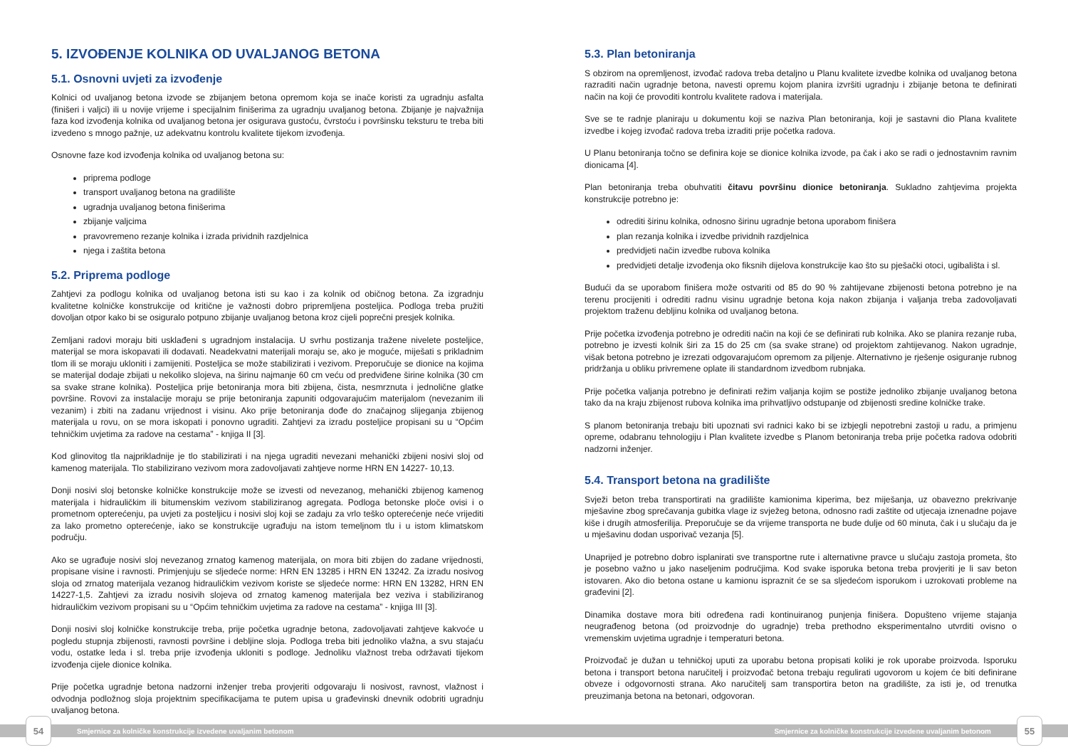5. IZVOĐENJE KOLNIKA OD UVALJANOG BETONA
5.1. Osnovni uvjeti za izvođenje
Kolnici od uvaljanog betona izvode se zbijanjem betona opremom koja se inače koristi za ugradnju asfalta (finišeri i valjci) ili u novije vrijeme i specijalnim finišerima za ugradnju uvaljanog betona. Zbijanje je najvažnija faza kod izvođenja kolnika od uvaljanog betona jer osigurava gustoću, čvrstoću i površinsku teksturu te treba biti izvedeno s mnogo pažnje, uz adekvatnu kontrolu kvalitete tijekom izvođenja.
Osnovne faze kod izvođenja kolnika od uvaljanog betona su:
priprema podloge
transport uvaljanog betona na gradilište
ugradnja uvaljanog betona finišerima
zbijanje valjcima
pravovremeno rezanje kolnika i izrada prividnih razdjelnica
njega i zaštita betona
5.2. Priprema podloge
Zahtjevi za podlogu kolnika od uvaljanog betona isti su kao i za kolnik od običnog betona. Za izgradnju kvalitetne kolničke konstrukcije od kritične je važnosti dobro pripremljena posteljica. Podloga treba pružiti dovoljan otpor kako bi se osiguralo potpuno zbijanje uvaljanog betona kroz cijeli poprečni presjek kolnika.
Zemljani radovi moraju biti usklađeni s ugradnjom instalacija. U svrhu postizanja tražene nivelete posteljice, materijal se mora iskopavati ili dodavati. Neadekvatni materijali moraju se, ako je moguće, miješati s prikladnim tlom ili se moraju ukloniti i zamijeniti. Posteljica se može stabilizirati i vezivom. Preporučuje se dionice na kojima se materijal dodaje zbijati u nekoliko slojeva, na širinu najmanje 60 cm veću od predviđene širine kolnika (30 cm sa svake strane kolnika). Posteljica prije betoniranja mora biti zbijena, čista, nesmrznuta i jednolične glatke površine. Rovovi za instalacije moraju se prije betoniranja zapuniti odgovarajućim materijalom (nevezanim ili vezanim) i zbiti na zadanu vrijednost i visinu. Ako prije betoniranja dođe do značajnog slijeganja zbijenog materijala u rovu, on se mora iskopati i ponovno ugraditi. Zahtjevi za izradu posteljice propisani su u “Općim tehničkim uvjetima za radove na cestama” - knjiga II [3].
Kod glinovitog tla najprikladnije je tlo stabilizirati i na njega ugraditi nevezani mehanički zbijeni nosivi sloj od kamenog materijala. Tlo stabilizirano vezivom mora zadovoljavati zahtjeve norme HRN EN 14227- 10,13.
Donji nosivi sloj betonske kolničke konstrukcije može se izvesti od nevezanog, mehanički zbijenog kamenog materijala i hidrauličkim ili bitumenskim vezivom stabiliziranog agregata. Podloga betonske ploče ovisi i o prometnom opterećenju, pa uvjeti za posteljicu i nosivi sloj koji se zadaju za vrlo teško opterećenje neće vrijediti za lako prometno opterećenje, iako se konstrukcije ugrađuju na istom temeljnom tlu i u istom klimatskom području.
Ako se ugrađuje nosivi sloj nevezanog zrnatog kamenog materijala, on mora biti zbijen do zadane vrijednosti, propisane visine i ravnosti. Primjenjuju se sljedeće norme: HRN EN 13285 i HRN EN 13242. Za izradu nosivog sloja od zrnatog materijala vezanog hidrauličkim vezivom koriste se sljedeće norme: HRN EN 13282, HRN EN 14227-1,5. Zahtjevi za izradu nosivih slojeva od zrnatog kamenog materijala bez veziva i stabiliziranog hidrauličkim vezivom propisani su u “Općim tehničkim uvjetima za radove na cestama” - knjiga III [3].
Donji nosivi sloj kolničke konstrukcije treba, prije početka ugradnje betona, zadovoljavati zahtjeve kakvoće u pogledu stupnja zbijenosti, ravnosti površine i debljine sloja. Podloga treba biti jednoliko vlažna, a svu stajaću vodu, ostatke leda i sl. treba prije izvođenja ukloniti s podloge. Jednoliku vlažnost treba održavati tijekom izvođenja cijele dionice kolnika.
Prije početka ugradnje betona nadzorni inženjer treba provjeriti odgovaraju li nosivost, ravnost, vlažnost i odvodnja podložnog sloja projektnim specifikacijama te putem upisa u građevinski dnevnik odobriti ugradnju uvaljanog betona.
5.3. Plan betoniranja
S obzirom na opremljenost, izvođač radova treba detaljno u Planu kvalitete izvedbe kolnika od uvaljanog betona razraditi način ugradnje betona, navesti opremu kojom planira izvršiti ugradnju i zbijanje betona te definirati način na koji će provoditi kontrolu kvalitete radova i materijala.
Sve se te radnje planiraju u dokumentu koji se naziva Plan betoniranja, koji je sastavni dio Plana kvalitete izvedbe i kojeg izvođač radova treba izraditi prije početka radova.
U Planu betoniranja točno se definira koje se dionice kolnika izvode, pa čak i ako se radi o jednostavnim ravnim dionicama [4].
Plan betoniranja treba obuhvatiti čitavu površinu dionice betoniranja. Sukladno zahtjevima projekta konstrukcije potrebno je:
odrediti širinu kolnika, odnosno širinu ugradnje betona uporabom finišera
plan rezanja kolnika i izvedbe prividnih razdjelnica
predvidjeti način izvedbe rubova kolnika
predvidjeti detalje izvođenja oko fiksnih dijelova konstrukcije kao što su pješački otoci, ugibališta i sl.
Budući da se uporabom finišera može ostvariti od 85 do 90 % zahtijevane zbijenosti betona potrebno je na terenu procijeniti i odrediti radnu visinu ugradnje betona koja nakon zbijanja i valjanja treba zadovoljavati projektom traženu debljinu kolnika od uvaljanog betona.
Prije početka izvođenja potrebno je odrediti način na koji će se definirati rub kolnika. Ako se planira rezanje ruba, potrebno je izvesti kolnik širi za 15 do 25 cm (sa svake strane) od projektom zahtijevanog. Nakon ugradnje, višak betona potrebno je izrezati odgovarajućom opremom za piljenje. Alternativno je rješenje osiguranje rubnog pridržanja u obliku privremene oplate ili standardnom izvedbom rubnjaka.
Prije početka valjanja potrebno je definirati režim valjanja kojim se postiže jednoliko zbijanje uvaljanog betona tako da na kraju zbijenost rubova kolnika ima prihvatljivo odstupanje od zbijenosti sredine kolničke trake.
S planom betoniranja trebaju biti upoznati svi radnici kako bi se izbjegli nepotrebni zastoji u radu, a primjenu opreme, odabranu tehnologiju i Plan kvalitete izvedbe s Planom betoniranja treba prije početka radova odobriti nadzorni inženjer.
5.4. Transport betona na gradilište
Svježi beton treba transportirati na gradilište kamionima kiperima, bez miješanja, uz obavezno prekrivanje mješavine zbog sprečavanja gubitka vlage iz svježeg betona, odnosno radi zaštite od utjecaja iznenadne pojave kiše i drugih atmosferilija. Preporučuje se da vrijeme transporta ne bude dulje od 60 minuta, čak i u slučaju da je u mješavinu dodan usporivač vezanja [5].
Unaprijed je potrebno dobro isplanirati sve transportne rute i alternativne pravce u slučaju zastoja prometa, što je posebno važno u jako naseljenim područjima. Kod svake isporuka betona treba provjeriti je li sav beton istovaren. Ako dio betona ostane u kamionu ispraznit će se sa sljedećom isporukom i uzrokovati probleme na građevini [2].
Dinamika dostave mora biti određena radi kontinuiranog punjenja finišera. Dopušteno vrijeme stajanja neugrađenog betona (od proizvodnje do ugradnje) treba prethodno eksperimentalno utvrditi ovisno o vremenskim uvjetima ugradnje i temperaturi betona.
Proizvođač je dužan u tehničkoj uputi za uporabu betona propisati koliki je rok uporabe proizvoda. Isporuku betona i transport betona naručitelj i proizvođač betona trebaju regulirati ugovorom u kojem će biti definirane obveze i odgovornosti strana. Ako naručitelj sam transportira beton na gradilište, za isti je, od trenutka preuzimanja betona na betonari, odgovoran.
54 Smjernice za kolničke konstrukcije izvedene uvaljanim betonom
Smjernice za kolničke konstrukcije izvedene uvaljanim betonom 55